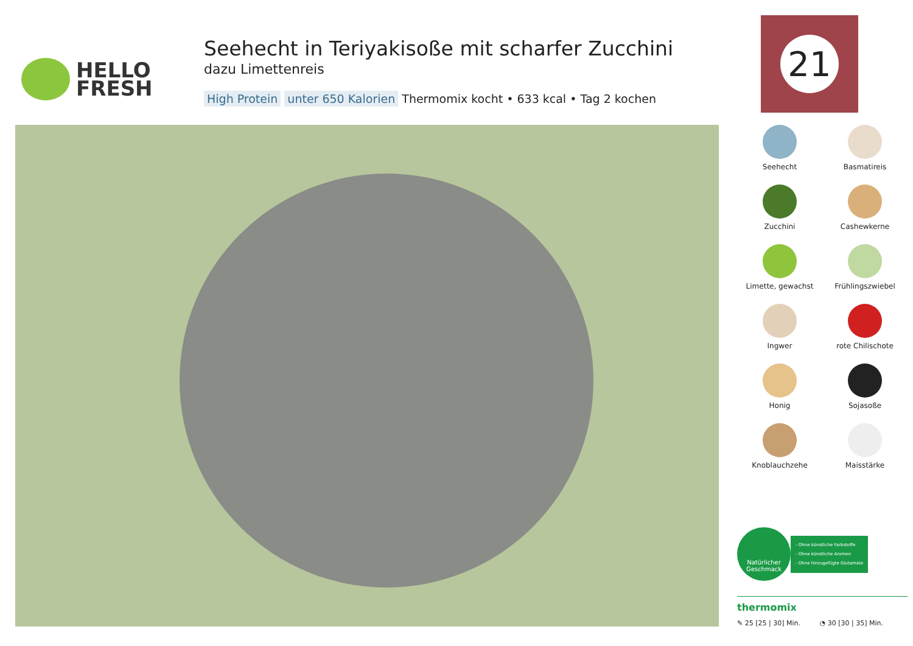HELLO
FRESH
Seehecht in Teriyakisoße mit scharfer Zucchini
dazu Limettenreis
High Protein unter 650 Kalorien Thermomix kocht • 633 kcal • Tag 2 kochen
21
Seehecht
Basmatireis
Zucchini
Cashewkerne
Limette, gewachst
Frühlingszwiebel
Ingwer
rote Chilischote
Honig
Sojasoße
Knoblauchzehe
Maisstärke
Natürlicher
Geschmack
- Ohne künstliche Farbstoffe
- Ohne künstliche Aromen
- Ohne hinzugefügte Glutamate
thermomix
✎ 25 [25 | 30] Min. ◔ 30 [30 | 35] Min.